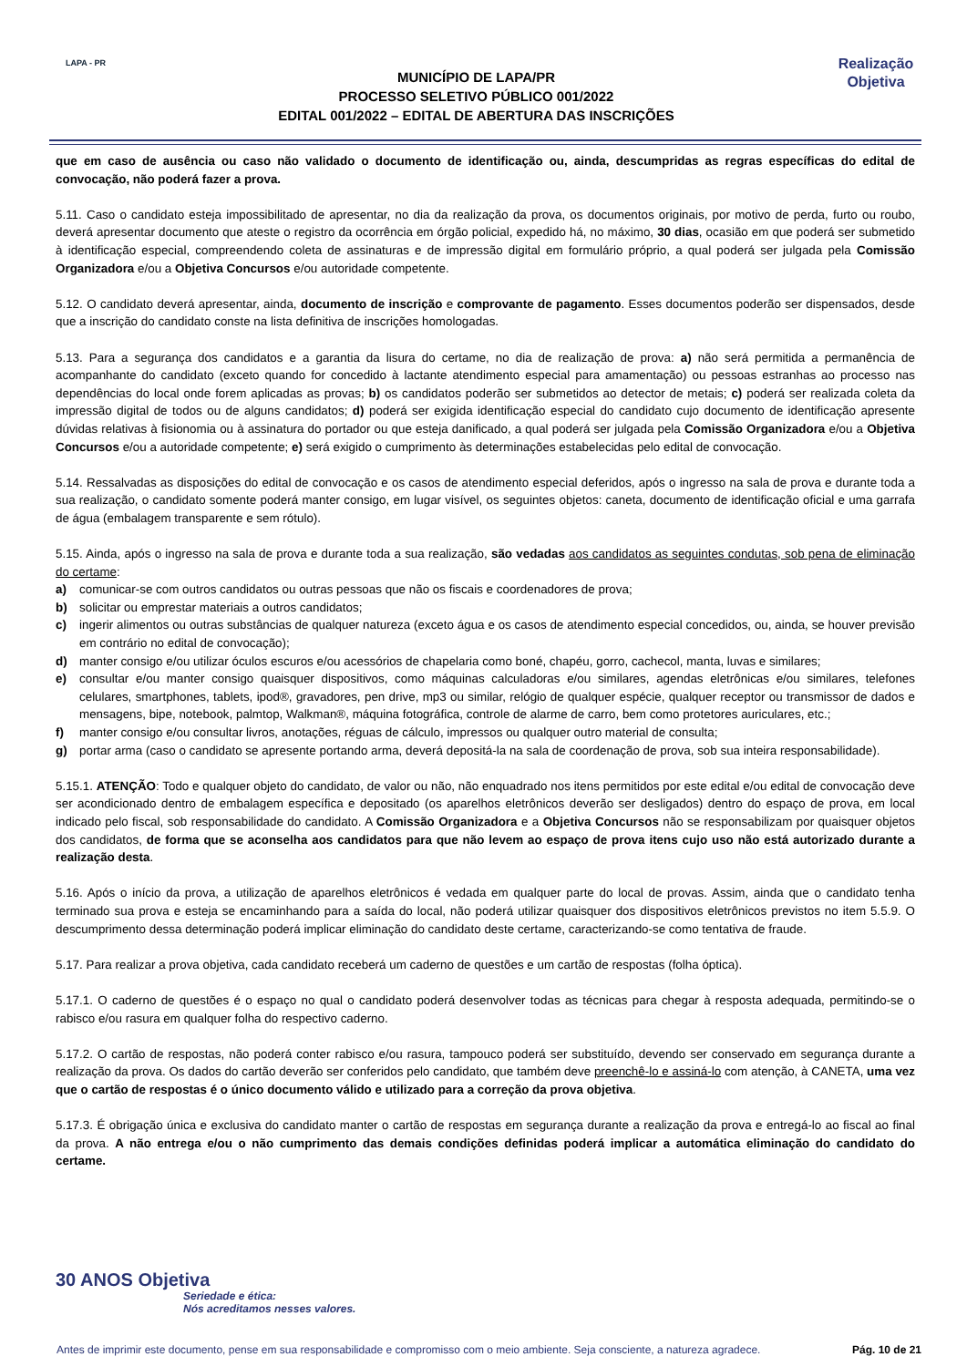LAPA - PR
MUNICÍPIO DE LAPA/PR
PROCESSO SELETIVO PÚBLICO 001/2022
EDITAL 001/2022 – EDITAL DE ABERTURA DAS INSCRIÇÕES
Realização
Objetiva
que em caso de ausência ou caso não validado o documento de identificação ou, ainda, descumpridas as regras específicas do edital de convocação, não poderá fazer a prova.
5.11. Caso o candidato esteja impossibilitado de apresentar, no dia da realização da prova, os documentos originais, por motivo de perda, furto ou roubo, deverá apresentar documento que ateste o registro da ocorrência em órgão policial, expedido há, no máximo, 30 dias, ocasião em que poderá ser submetido à identificação especial, compreendendo coleta de assinaturas e de impressão digital em formulário próprio, a qual poderá ser julgada pela Comissão Organizadora e/ou a Objetiva Concursos e/ou autoridade competente.
5.12. O candidato deverá apresentar, ainda, documento de inscrição e comprovante de pagamento. Esses documentos poderão ser dispensados, desde que a inscrição do candidato conste na lista definitiva de inscrições homologadas.
5.13. Para a segurança dos candidatos e a garantia da lisura do certame, no dia de realização de prova: a) não será permitida a permanência de acompanhante do candidato (exceto quando for concedido à lactante atendimento especial para amamentação) ou pessoas estranhas ao processo nas dependências do local onde forem aplicadas as provas; b) os candidatos poderão ser submetidos ao detector de metais; c) poderá ser realizada coleta da impressão digital de todos ou de alguns candidatos; d) poderá ser exigida identificação especial do candidato cujo documento de identificação apresente dúvidas relativas à fisionomia ou à assinatura do portador ou que esteja danificado, a qual poderá ser julgada pela Comissão Organizadora e/ou a Objetiva Concursos e/ou a autoridade competente; e) será exigido o cumprimento às determinações estabelecidas pelo edital de convocação.
5.14. Ressalvadas as disposições do edital de convocação e os casos de atendimento especial deferidos, após o ingresso na sala de prova e durante toda a sua realização, o candidato somente poderá manter consigo, em lugar visível, os seguintes objetos: caneta, documento de identificação oficial e uma garrafa de água (embalagem transparente e sem rótulo).
5.15. Ainda, após o ingresso na sala de prova e durante toda a sua realização, são vedadas aos candidatos as seguintes condutas, sob pena de eliminação do certame:
a) comunicar-se com outros candidatos ou outras pessoas que não os fiscais e coordenadores de prova;
b) solicitar ou emprestar materiais a outros candidatos;
c) ingerir alimentos ou outras substâncias de qualquer natureza (exceto água e os casos de atendimento especial concedidos, ou, ainda, se houver previsão em contrário no edital de convocação);
d) manter consigo e/ou utilizar óculos escuros e/ou acessórios de chapelaria como boné, chapéu, gorro, cachecol, manta, luvas e similares;
e) consultar e/ou manter consigo quaisquer dispositivos, como máquinas calculadoras e/ou similares, agendas eletrônicas e/ou similares, telefones celulares, smartphones, tablets, ipod®, gravadores, pen drive, mp3 ou similar, relógio de qualquer espécie, qualquer receptor ou transmissor de dados e mensagens, bipe, notebook, palmtop, Walkman®, máquina fotográfica, controle de alarme de carro, bem como protetores auriculares, etc.;
f) manter consigo e/ou consultar livros, anotações, réguas de cálculo, impressos ou qualquer outro material de consulta;
g) portar arma (caso o candidato se apresente portando arma, deverá depositá-la na sala de coordenação de prova, sob sua inteira responsabilidade).
5.15.1. ATENÇÃO: Todo e qualquer objeto do candidato, de valor ou não, não enquadrado nos itens permitidos por este edital e/ou edital de convocação deve ser acondicionado dentro de embalagem específica e depositado (os aparelhos eletrônicos deverão ser desligados) dentro do espaço de prova, em local indicado pelo fiscal, sob responsabilidade do candidato. A Comissão Organizadora e a Objetiva Concursos não se responsabilizam por quaisquer objetos dos candidatos, de forma que se aconselha aos candidatos para que não levem ao espaço de prova itens cujo uso não está autorizado durante a realização desta.
5.16. Após o início da prova, a utilização de aparelhos eletrônicos é vedada em qualquer parte do local de provas. Assim, ainda que o candidato tenha terminado sua prova e esteja se encaminhando para a saída do local, não poderá utilizar quaisquer dos dispositivos eletrônicos previstos no item 5.5.9. O descumprimento dessa determinação poderá implicar eliminação do candidato deste certame, caracterizando-se como tentativa de fraude.
5.17. Para realizar a prova objetiva, cada candidato receberá um caderno de questões e um cartão de respostas (folha óptica).
5.17.1. O caderno de questões é o espaço no qual o candidato poderá desenvolver todas as técnicas para chegar à resposta adequada, permitindo-se o rabisco e/ou rasura em qualquer folha do respectivo caderno.
5.17.2. O cartão de respostas, não poderá conter rabisco e/ou rasura, tampouco poderá ser substituído, devendo ser conservado em segurança durante a realização da prova. Os dados do cartão deverão ser conferidos pelo candidato, que também deve preenchê-lo e assiná-lo com atenção, à CANETA, uma vez que o cartão de respostas é o único documento válido e utilizado para a correção da prova objetiva.
5.17.3. É obrigação única e exclusiva do candidato manter o cartão de respostas em segurança durante a realização da prova e entregá-lo ao fiscal ao final da prova. A não entrega e/ou o não cumprimento das demais condições definidas poderá implicar a automática eliminação do candidato do certame.
30 ANOS Objetiva
Seriedade e ética:
Nós acreditamos nesses valores.
Antes de imprimir este documento, pense em sua responsabilidade e compromisso com o meio ambiente. Seja consciente, a natureza agradece. Pág. 10 de 21